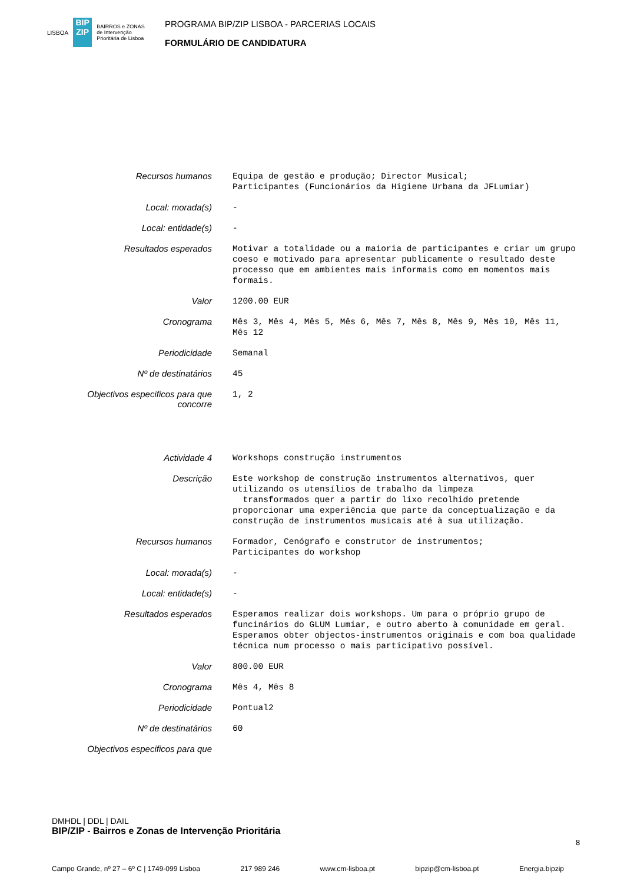LISBOA
BIP ZIP
BAIRROS e ZONAS
de Intervenção
Prioritária de Lisboa
PROGRAMA BIP/ZIP LISBOA - PARCERIAS LOCAIS
FORMULÁRIO DE CANDIDATURA
| Recursos humanos | Equipa de gestão e produção; Director Musical; Participantes (Funcionários da Higiene Urbana da JFLumiar) |
| Local: morada(s) | - |
| Local: entidade(s) | - |
| Resultados esperados | Motivar a totalidade ou a maioria de participantes e criar um grupo coeso e motivado para apresentar publicamente o resultado deste processo que em ambientes mais informais como em momentos mais formais. |
| Valor | 1200.00 EUR |
| Cronograma | Mês 3, Mês 4, Mês 5, Mês 6, Mês 7, Mês 8, Mês 9, Mês 10, Mês 11, Mês 12 |
| Periodicidade | Semanal |
| Nº de destinatários | 45 |
| Objectivos especificos para que concorre | 1, 2 |
| Actividade 4 | Workshops construção instrumentos |
| Descrição | Este workshop de construção instrumentos alternativos, quer utilizando os utensílios de trabalho da limpeza transformados quer a partir do lixo recolhido pretende proporcionar uma experiência que parte da conceptualização e da construção de instrumentos musicais até à sua utilização. |
| Recursos humanos | Formador, Cenógrafo e construtor de instrumentos; Participantes do workshop |
| Local: morada(s) | - |
| Local: entidade(s) | - |
| Resultados esperados | Esperamos realizar dois workshops. Um para o próprio grupo de funcinários do GLUM Lumiar, e outro aberto à comunidade em geral. Esperamos obter objectos-instrumentos originais e com boa qualidade técnica num processo o mais participativo possível. |
| Valor | 800.00 EUR |
| Cronograma | Mês 4, Mês 8 |
| Periodicidade | Pontual2 |
| Nº de destinatários | 60 |
| Objectivos especificos para que | |
DMHDL | DDL | DAIL
BIP/ZIP - Bairros e Zonas de Intervenção Prioritária
Campo Grande, nº 27 – 6º C | 1749-099 Lisboa 217 989 246 www.cm-lisboa.pt bipzip@cm-lisboa.pt Energia.bipzip
8